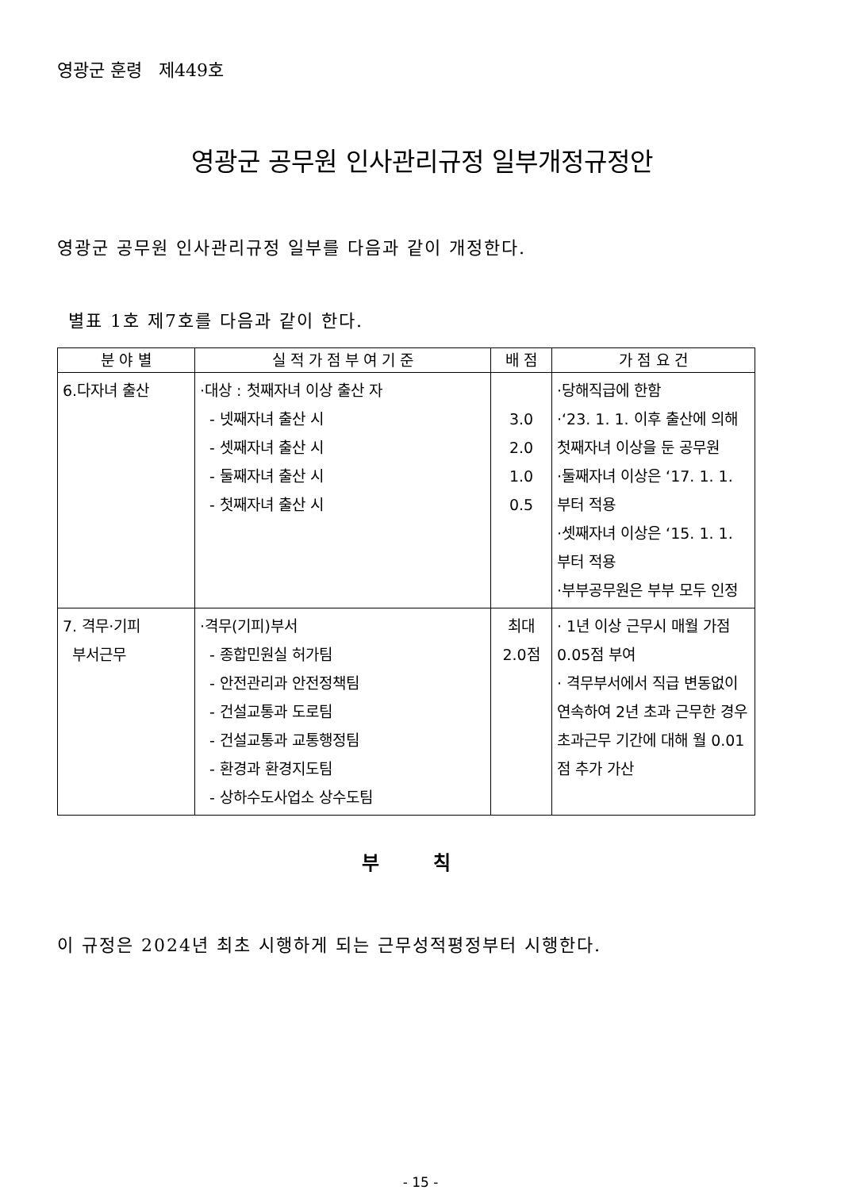영광군 훈령 제449호
영광군 공무원 인사관리규정 일부개정규정안
영광군 공무원 인사관리규정 일부를 다음과 같이 개정한다.
별표 1호 제7호를 다음과 같이 한다.
| 분 야 별 | 실 적 가 점 부 여 기 준 | 배 점 | 가 점 요 건 |
| --- | --- | --- | --- |
| 6.다자녀 출산 | ·대상 : 첫째자녀 이상 출산 자 - 넷째자녀 출산 시 - 셋째자녀 출산 시 - 둘째자녀 출산 시 - 첫째자녀 출산 시 | 3.0 2.0 1.0 0.5 | ·당해직급에 한함 ·‘23. 1. 1. 이후 출산에 의해 첫째자녀 이상을 둔 공무원 ·둘째자녀 이상은 ‘17. 1. 1. 부터 적용 ·셋째자녀 이상은 ‘15. 1. 1. 부터 적용 ·부부공무원은 부부 모두 인정 |
| 7. 격무·기피 부서근무 | ·격무(기피)부서 - 종합민원실 허가팀 - 안전관리과 안전정책팀 - 건설교통과 도로팀 - 건설교통과 교통행정팀 - 환경과 환경지도팀 - 상하수도사업소 상수도팀 | 최대 2.0점 | · 1년 이상 근무시 매월 가점 0.05점 부여 · 격무부서에서 직급 변동없이 연속하여 2년 초과 근무한 경우 초과근무 기간에 대해 월 0.01점 추가 가산 |
부 칙
이 규정은 2024년 최초 시행하게 되는 근무성적평정부터 시행한다.
- 15 -